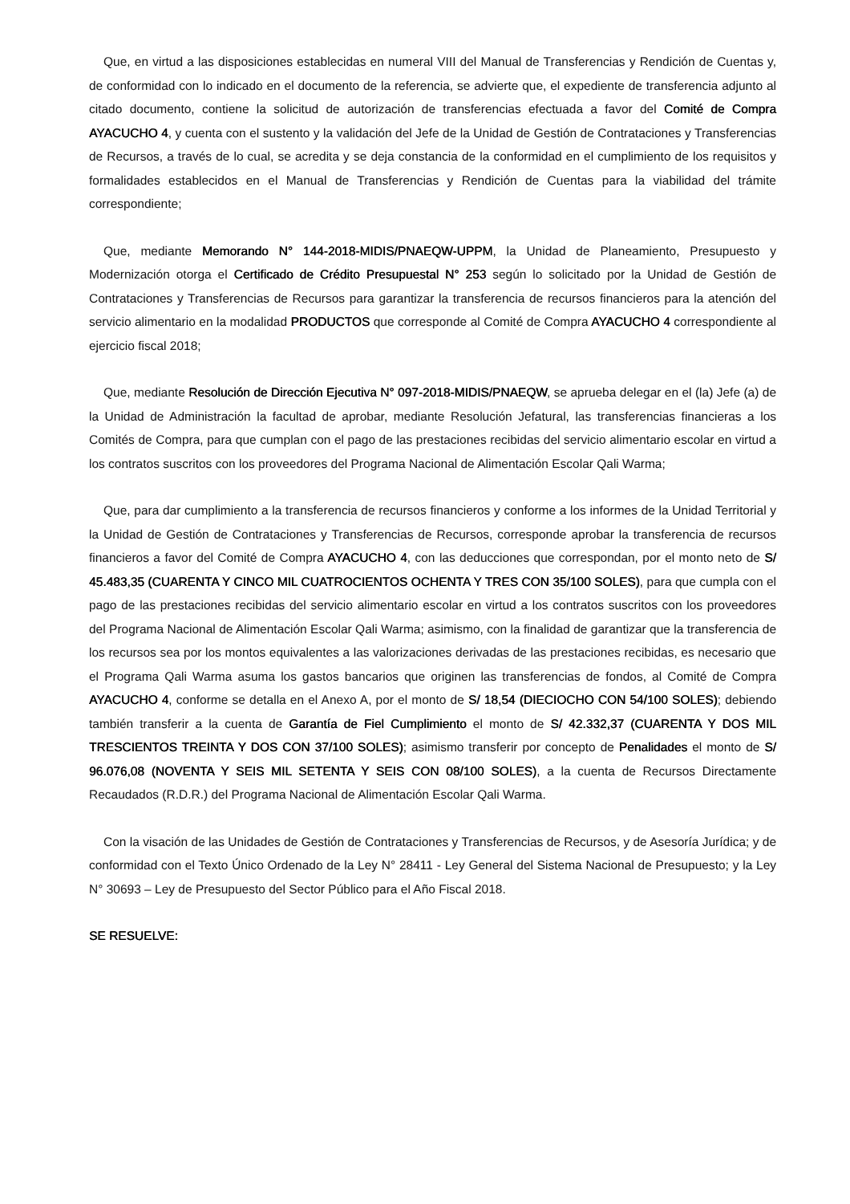Que, en virtud a las disposiciones establecidas en numeral VIII del Manual de Transferencias y Rendición de Cuentas y, de conformidad con lo indicado en el documento de la referencia, se advierte que, el expediente de transferencia adjunto al citado documento, contiene la solicitud de autorización de transferencias efectuada a favor del Comité de Compra AYACUCHO 4, y cuenta con el sustento y la validación del Jefe de la Unidad de Gestión de Contrataciones y Transferencias de Recursos, a través de lo cual, se acredita y se deja constancia de la conformidad en el cumplimiento de los requisitos y formalidades establecidos en el Manual de Transferencias y Rendición de Cuentas para la viabilidad del trámite correspondiente;
Que, mediante Memorando N° 144-2018-MIDIS/PNAEQW-UPPM, la Unidad de Planeamiento, Presupuesto y Modernización otorga el Certificado de Crédito Presupuestal N° 253 según lo solicitado por la Unidad de Gestión de Contrataciones y Transferencias de Recursos para garantizar la transferencia de recursos financieros para la atención del servicio alimentario en la modalidad PRODUCTOS que corresponde al Comité de Compra AYACUCHO 4 correspondiente al ejercicio fiscal 2018;
Que, mediante Resolución de Dirección Ejecutiva N° 097-2018-MIDIS/PNAEQW, se aprueba delegar en el (la) Jefe (a) de la Unidad de Administración la facultad de aprobar, mediante Resolución Jefatural, las transferencias financieras a los Comités de Compra, para que cumplan con el pago de las prestaciones recibidas del servicio alimentario escolar en virtud a los contratos suscritos con los proveedores del Programa Nacional de Alimentación Escolar Qali Warma;
Que, para dar cumplimiento a la transferencia de recursos financieros y conforme a los informes de la Unidad Territorial y la Unidad de Gestión de Contrataciones y Transferencias de Recursos, corresponde aprobar la transferencia de recursos financieros a favor del Comité de Compra AYACUCHO 4, con las deducciones que correspondan, por el monto neto de S/ 45.483,35 (CUARENTA Y CINCO MIL CUATROCIENTOS OCHENTA Y TRES CON 35/100 SOLES), para que cumpla con el pago de las prestaciones recibidas del servicio alimentario escolar en virtud a los contratos suscritos con los proveedores del Programa Nacional de Alimentación Escolar Qali Warma; asimismo, con la finalidad de garantizar que la transferencia de los recursos sea por los montos equivalentes a las valorizaciones derivadas de las prestaciones recibidas, es necesario que el Programa Qali Warma asuma los gastos bancarios que originen las transferencias de fondos, al Comité de Compra AYACUCHO 4, conforme se detalla en el Anexo A, por el monto de S/ 18,54 (DIECIOCHO CON 54/100 SOLES); debiendo también transferir a la cuenta de Garantía de Fiel Cumplimiento el monto de S/ 42.332,37 (CUARENTA Y DOS MIL TRESCIENTOS TREINTA Y DOS CON 37/100 SOLES); asimismo transferir por concepto de Penalidades el monto de S/ 96.076,08 (NOVENTA Y SEIS MIL SETENTA Y SEIS CON 08/100 SOLES), a la cuenta de Recursos Directamente Recaudados (R.D.R.) del Programa Nacional de Alimentación Escolar Qali Warma.
Con la visación de las Unidades de Gestión de Contrataciones y Transferencias de Recursos, y de Asesoría Jurídica; y de conformidad con el Texto Único Ordenado de la Ley N° 28411 - Ley General del Sistema Nacional de Presupuesto; y la Ley N° 30693 – Ley de Presupuesto del Sector Público para el Año Fiscal 2018.
SE RESUELVE: